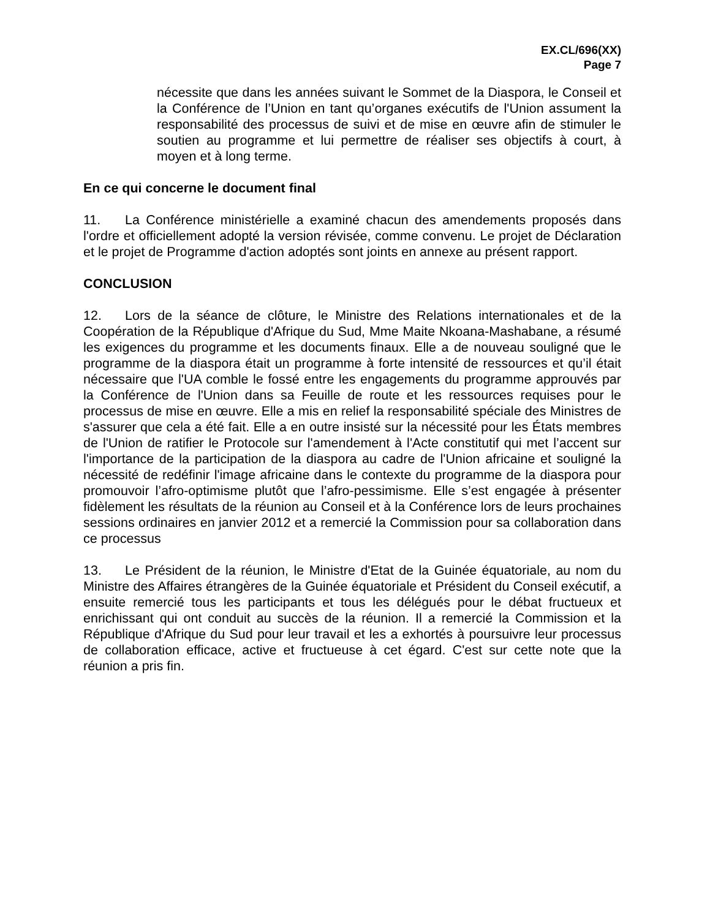EX.CL/696(XX)
Page 7
nécessite que dans les années suivant le Sommet de la Diaspora, le Conseil et la Conférence de l’Union en tant qu’organes exécutifs de l'Union assument la responsabilité des processus de suivi et de mise en œuvre afin de stimuler le soutien au programme et lui permettre de réaliser ses objectifs à court, à moyen et à long terme.
En ce qui concerne le document final
11. La Conférence ministérielle a examiné chacun des amendements proposés dans l'ordre et officiellement adopté la version révisée, comme convenu. Le projet de Déclaration et le projet de Programme d'action adoptés sont joints en annexe au présent rapport.
CONCLUSION
12. Lors de la séance de clôture, le Ministre des Relations internationales et de la Coopération de la République d'Afrique du Sud, Mme Maite Nkoana-Mashabane, a résumé les exigences du programme et les documents finaux. Elle a de nouveau souligné que le programme de la diaspora était un programme à forte intensité de ressources et qu’il était nécessaire que l'UA comble le fossé entre les engagements du programme approuvés par la Conférence de l'Union dans sa Feuille de route et les ressources requises pour le processus de mise en œuvre. Elle a mis en relief la responsabilité spéciale des Ministres de s'assurer que cela a été fait. Elle a en outre insisté sur la nécessité pour les États membres de l'Union de ratifier le Protocole sur l'amendement à l'Acte constitutif qui met l’accent sur l'importance de la participation de la diaspora au cadre de l'Union africaine et souligné la nécessité de redéfinir l'image africaine dans le contexte du programme de la diaspora pour promouvoir l’afro-optimisme plutôt que l’afro-pessimisme. Elle s’est engagée à présenter fidèlement les résultats de la réunion au Conseil et à la Conférence lors de leurs prochaines sessions ordinaires en janvier 2012 et a remercié la Commission pour sa collaboration dans ce processus
13. Le Président de la réunion, le Ministre d'Etat de la Guinée équatoriale, au nom du Ministre des Affaires étrangères de la Guinée équatoriale et Président du Conseil exécutif, a ensuite remercié tous les participants et tous les délégués pour le débat fructueux et enrichissant qui ont conduit au succès de la réunion. Il a remercié la Commission et la République d'Afrique du Sud pour leur travail et les a exhortés à poursuivre leur processus de collaboration efficace, active et fructueuse à cet égard. C'est sur cette note que la réunion a pris fin.